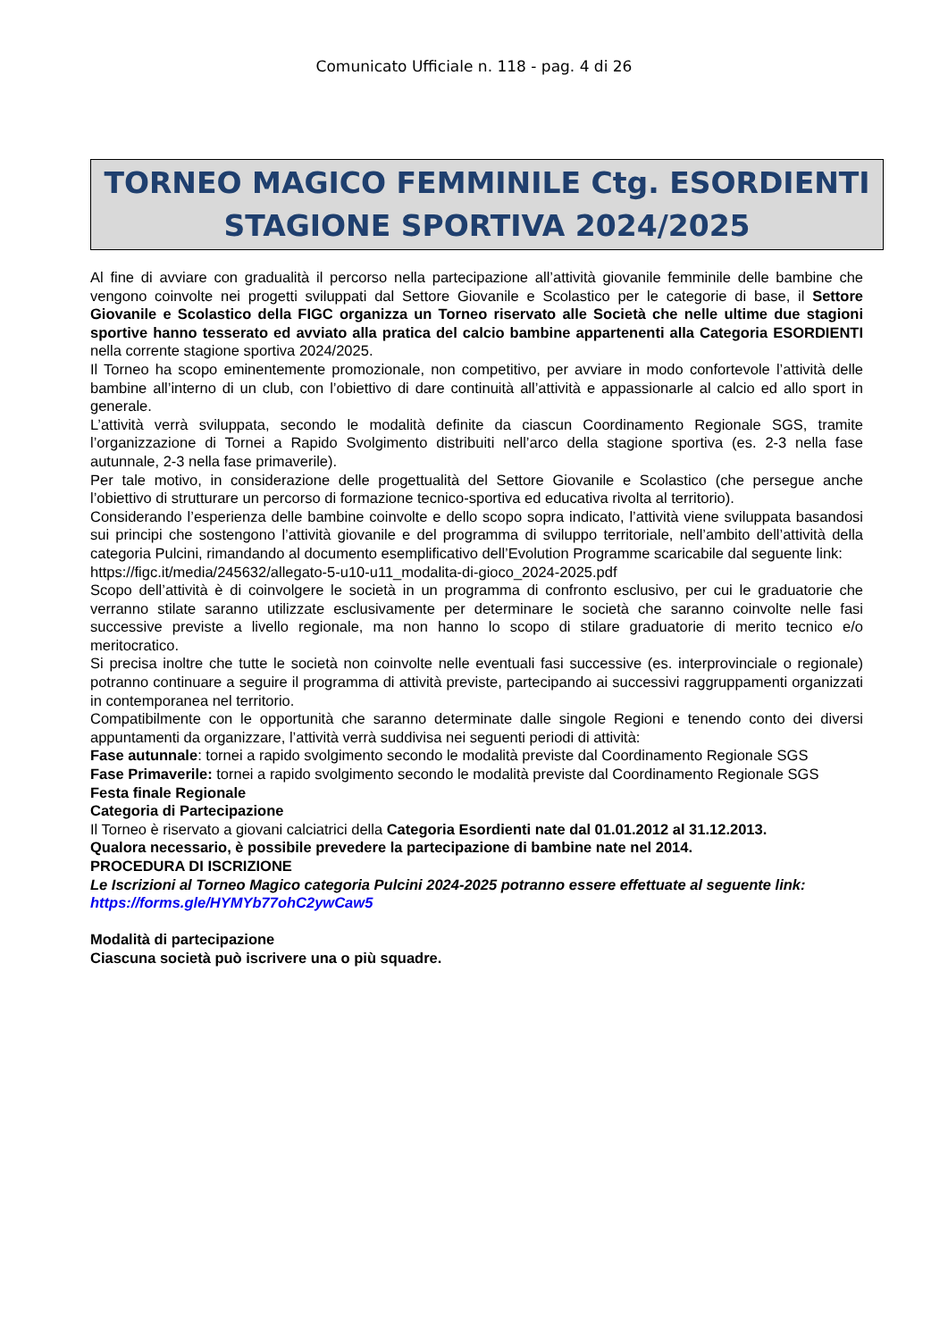Comunicato Ufficiale n. 118 - pag. 4 di 26
TORNEO MAGICO FEMMINILE Ctg. ESORDIENTI
STAGIONE SPORTIVA 2024/2025
Al fine di avviare con gradualità il percorso nella partecipazione all’attività giovanile femminile delle bambine che vengono coinvolte nei progetti sviluppati dal Settore Giovanile e Scolastico per le categorie di base, il Settore Giovanile e Scolastico della FIGC organizza un Torneo riservato alle Società che nelle ultime due stagioni sportive hanno tesserato ed avviato alla pratica del calcio bambine appartenenti alla Categoria ESORDIENTI nella corrente stagione sportiva 2024/2025.
Il Torneo ha scopo eminentemente promozionale, non competitivo, per avviare in modo confortevole l’attività delle bambine all’interno di un club, con l’obiettivo di dare continuità all’attività e appassionarle al calcio ed allo sport in generale.
L’attività verrà sviluppata, secondo le modalità definite da ciascun Coordinamento Regionale SGS, tramite l’organizzazione di Tornei a Rapido Svolgimento distribuiti nell’arco della stagione sportiva (es. 2-3 nella fase autunnale, 2-3 nella fase primaverile).
Per tale motivo, in considerazione delle progettualità del Settore Giovanile e Scolastico (che persegue anche l’obiettivo di strutturare un percorso di formazione tecnico-sportiva ed educativa rivolta al territorio).
Considerando l’esperienza delle bambine coinvolte e dello scopo sopra indicato, l’attività viene sviluppata basandosi sui principi che sostengono l’attività giovanile e del programma di sviluppo territoriale, nell’ambito dell’attività della categoria Pulcini, rimandando al documento esemplificativo dell’Evolution Programme scaricabile dal seguente link:
https://figc.it/media/245632/allegato-5-u10-u11_modalita-di-gioco_2024-2025.pdf
Scopo dell’attività è di coinvolgere le società in un programma di confronto esclusivo, per cui le graduatorie che verranno stilate saranno utilizzate esclusivamente per determinare le società che saranno coinvolte nelle fasi successive previste a livello regionale, ma non hanno lo scopo di stilare graduatorie di merito tecnico e/o meritocratico.
Si precisa inoltre che tutte le società non coinvolte nelle eventuali fasi successive (es. interprovinciale o regionale) potranno continuare a seguire il programma di attività previste, partecipando ai successivi raggruppamenti organizzati in contemporanea nel territorio.
Compatibilmente con le opportunità che saranno determinate dalle singole Regioni e tenendo conto dei diversi appuntamenti da organizzare, l’attività verrà suddivisa nei seguenti periodi di attività:
Fase autunnale: tornei a rapido svolgimento secondo le modalità previste dal Coordinamento Regionale SGS
Fase Primaverile: tornei a rapido svolgimento secondo le modalità previste dal Coordinamento Regionale SGS
Festa finale Regionale
Categoria di Partecipazione
Il Torneo è riservato a giovani calciatrici della Categoria Esordienti nate dal 01.01.2012 al 31.12.2013.
Qualora necessario, è possibile prevedere la partecipazione di bambine nate nel 2014.
PROCEDURA DI ISCRIZIONE
Le Iscrizioni al Torneo Magico categoria Pulcini 2024-2025 potranno essere effettuate al seguente link:
https://forms.gle/HYMYb77ohC2ywCaw5
Modalità di partecipazione
Ciascuna società può iscrivere una o più squadre.